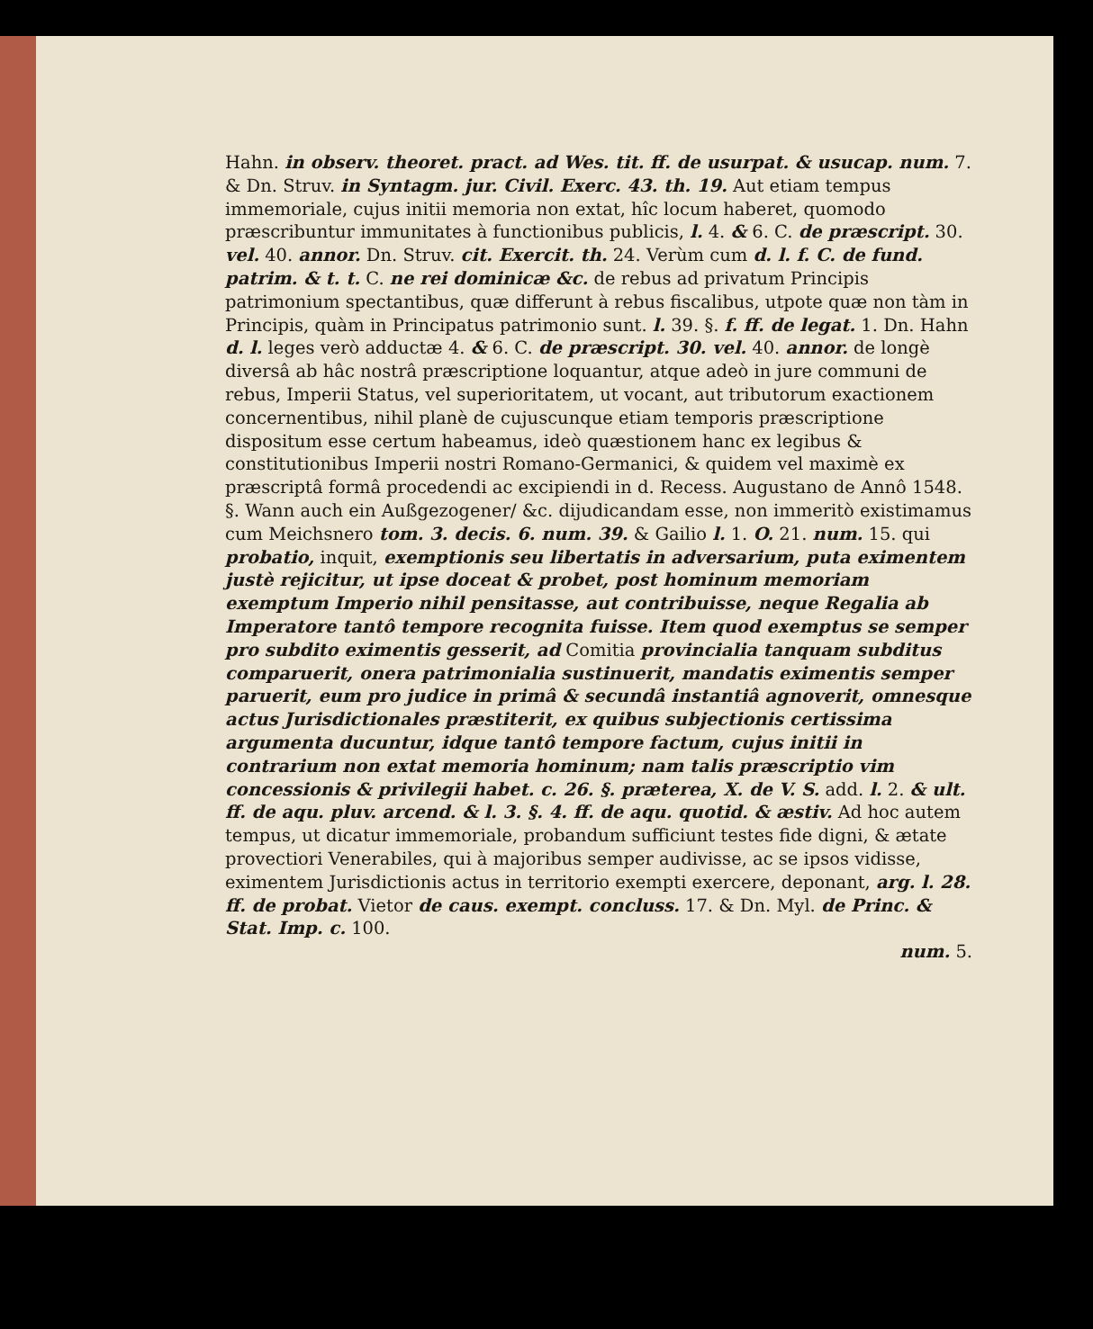Hahn. in observ. theoret. pract. ad Wes. tit. ff. de usurpat. & usucap. num. 7. & Dn. Struv. in Syntagm. jur. Civil. Exerc. 43. th. 19. Aut etiam tempus immemoriale, cujus initii memoria non extat, hîc locum haberet, quomodo præscribuntur immunitates à functionibus publicis, l. 4. & 6. C. de præscript. 30. vel. 40. annor. Dn. Struv. cit. Exercit. th. 24. Verùm cum d. l. f. C. de fund. patrim. & t. t. C. ne rei dominicæ &c. de rebus ad privatum Principis patrimonium spectantibus, quæ differunt à rebus fiscalibus, utpote quæ non tàm in Principis, quàm in Principatus patrimonio sunt. l. 39. §. f. ff. de legat. 1. Dn. Hahn d. l. leges verò adductæ 4. & 6. C. de præscript. 30. vel. 40. annor. de longè diversâ ab hâc nostrâ præscriptione loquantur, atque adeò in jure communi de rebus, Imperii Status, vel superioritatem, ut vocant, aut tributorum exactionem concernentibus, nihil planè de cujuscunque etiam temporis præscriptione dispositum esse certum habeamus, ideò quæstionem hanc ex legibus & constitutionibus Imperii nostri Romano-Germanici, & quidem vel maximè ex præscriptâ formâ procedendi ac excipiendi in d. Recess. Augustano de Annô 1548. §. Wann auch ein Außgezogener/ &c. dijudicandam esse, non immeritò existimamus cum Meichsnero tom. 3. decis. 6. num. 39. & Gailio l. 1. O. 21. num. 15. qui probatio, inquit, exemptionis seu libertatis in adversarium, puta eximentem justè rejicitur, ut ipse doceat & probet, post hominum memoriam exemptum Imperio nihil pensitasse, aut contribuisse, neque Regalia ab Imperatore tantô tempore recognita fuisse. Item quod exemptus se semper pro subdito eximentis gesserit, ad Comitia provincialia tanquam subditus comparuerit, onera patrimonialia sustinuerit, mandatis eximentis semper paruerit, eum pro judice in primâ & secundâ instantiâ agnoverit, omnesque actus Jurisdictionales præstiterit, ex quibus subjectionis certissima argumenta ducuntur, idque tantô tempore factum, cujus initii in contrarium non extat memoria hominum; nam talis præscriptio vim concessionis & privilegii habet. c. 26. §. præterea, X. de V. S. add. l. 2. & ult. ff. de aqu. pluv. arcend. & l. 3. §. 4. ff. de aqu. quotid. & æstiv. Ad hoc autem tempus, ut dicatur immemoriale, probandum sufficiunt testes fide digni, & ætate provectiori Venerabiles, qui à majoribus semper audivisse, ac se ipsos vidisse, eximentem Jurisdictionis actus in territorio exempti exercere, deponant, arg. l. 28. ff. de probat. Vietor de caus. exempt. concluss. 17. & Dn. Myl. de Princ. & Stat. Imp. c. 100.
num. 5.